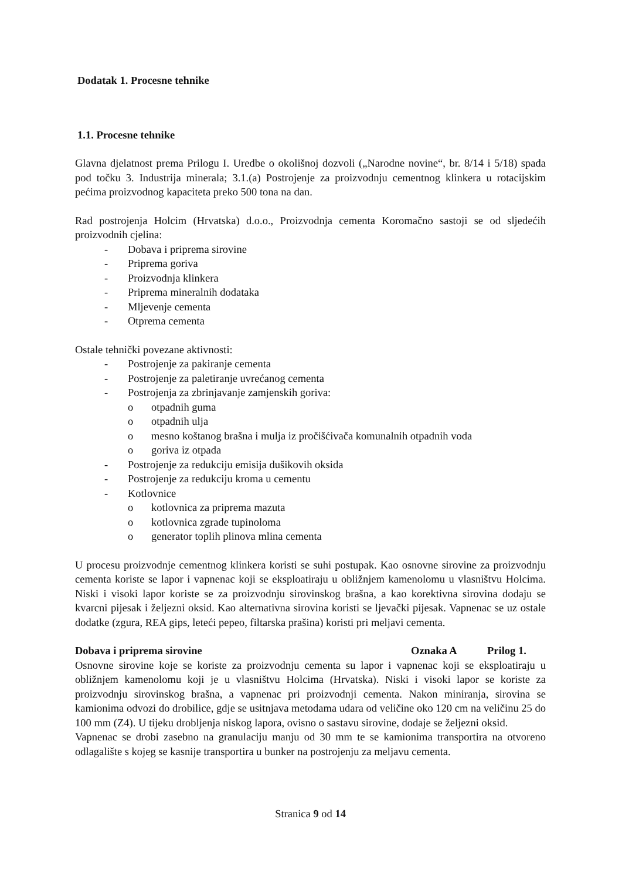Dodatak 1. Procesne tehnike
1.1. Procesne tehnike
Glavna djelatnost prema Prilogu I. Uredbe o okolišnoj dozvoli („Narodne novine“, br. 8/14 i 5/18) spada pod točku 3. Industrija minerala; 3.1.(a) Postrojenje za proizvodnju cementnog klinkera u rotacijskim pećima proizvodnog kapaciteta preko 500 tona na dan.
Rad postrojenja Holcim (Hrvatska) d.o.o., Proizvodnja cementa Koromačno sastoji se od sljedećih proizvodnih cjelina:
- Dobava i priprema sirovine
- Priprema goriva
- Proizvodnja klinkera
- Priprema mineralnih dodataka
- Mljevenje cementa
- Otprema cementa
Ostale tehnički povezane aktivnosti:
- Postrojenje za pakiranje cementa
- Postrojenje za paletiranje uvrećanog cementa
- Postrojenja za zbrinjavanje zamjenskih goriva:
o otpadnih guma
o otpadnih ulja
o mesno koštanog brašna i mulja iz pročišćivača komunalnih otpadnih voda
o goriva iz otpada
- Postrojenje za redukciju emisija dušikovih oksida
- Postrojenje za redukciju kroma u cementu
- Kotlovnice
o kotlovnica za priprema mazuta
o kotlovnica zgrade tupinoloma
o generator toplih plinova mlina cementa
U procesu proizvodnje cementnog klinkera koristi se suhi postupak. Kao osnovne sirovine za proizvodnju cementa koriste se lapor i vapnenac koji se eksploatiraju u obližnjem kamenolomu u vlasništvu Holcima. Niski i visoki lapor koriste se za proizvodnju sirovinskog brašna, a kao korektivna sirovina dodaju se kvarcni pijesak i željezni oksid. Kao alternativna sirovina koristi se ljevački pijesak. Vapnenac se uz ostale dodatke (zgura, REA gips, leteći pepeo, filtarska prašina) koristi pri meljavi cementa.
Dobava i priprema sirovine Oznaka A Prilog 1.
Osnovne sirovine koje se koriste za proizvodnju cementa su lapor i vapnenac koji se eksploatiraju u obližnjem kamenolomu koji je u vlasništvu Holcima (Hrvatska). Niski i visoki lapor se koriste za proizvodnju sirovinskog brašna, a vapnenac pri proizvodnji cementa. Nakon miniranja, sirovina se kamionima odvozi do drobilice, gdje se usitnjava metodama udara od veličine oko 120 cm na veličinu 25 do 100 mm (Z4). U tijeku drobljenja niskog lapora, ovisno o sastavu sirovine, dodaje se željezni oksid.
Vapnenac se drobi zasebno na granulaciju manju od 30 mm te se kamionima transportira na otvoreno odlagalište s kojeg se kasnije transportira u bunker na postrojenju za meljavu cementa.
Stranica 9 od 14